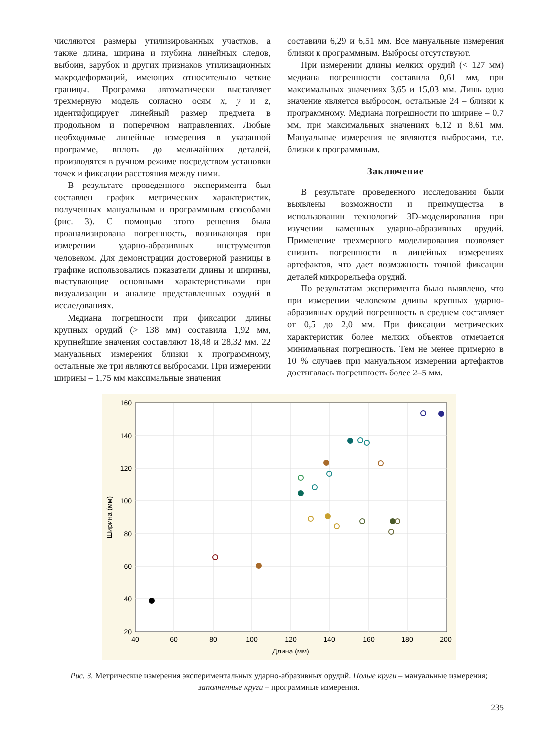числяются размеры утилизированных участков, а также длина, ширина и глубина линейных следов, выбоин, зарубок и других признаков утилизационных макродеформаций, имеющих относительно четкие границы. Программа автоматически выставляет трехмерную модель согласно осям x, y и z, идентифицирует линейный размер предмета в продольном и поперечном направлениях. Любые необходимые линейные измерения в указанной программе, вплоть до мельчайших деталей, производятся в ручном режиме посредством установки точек и фиксации расстояния между ними.
В результате проведенного эксперимента был составлен график метрических характеристик, полученных мануальным и программным способами (рис. 3). С помощью этого решения была проанализирована погрешность, возникающая при измерении ударно-абразивных инструментов человеком. Для демонстрации достоверной разницы в графике использовались показатели длины и ширины, выступающие основными характеристиками при визуализации и анализе представленных орудий в исследованиях.
Медиана погрешности при фиксации длины крупных орудий (> 138 мм) составила 1,92 мм, крупнейшие значения составляют 18,48 и 28,32 мм. 22 мануальных измерения близки к программному, остальные же три являются выбросами. При измерении ширины – 1,75 мм максимальные значения
составили 6,29 и 6,51 мм. Все мануальные измерения близки к программным. Выбросы отсутствуют.
При измерении длины мелких орудий (< 127 мм) медиана погрешности составила 0,61 мм, при максимальных значениях 3,65 и 15,03 мм. Лишь одно значение является выбросом, остальные 24 – близки к программному. Медиана погрешности по ширине – 0,7 мм, при максимальных значениях 6,12 и 8,61 мм. Мануальные измерения не являются выбросами, т.е. близки к программным.
Заключение
В результате проведенного исследования были выявлены возможности и преимущества в использовании технологий 3D-моделирования при изучении каменных ударно-абразивных орудий. Применение трехмерного моделирования позволяет снизить погрешности в линейных измерениях артефактов, что дает возможность точной фиксации деталей микрорельефа орудий.
По результатам эксперимента было выявлено, что при измерении человеком длины крупных ударно-абразивных орудий погрешность в среднем составляет от 0,5 до 2,0 мм. При фиксации метрических характеристик более мелких объектов отмечается минимальная погрешность. Тем не менее примерно в 10 % случаев при мануальном измерении артефактов достигалась погрешность более 2–5 мм.
160
140
120
100
80
60
40
20
40
60
80
100
120
140
160
180
200
Длина (мм)
Ширина (мм)
Рис. 3. Метрические измерения экспериментальных ударно-абразивных орудий. Полые круги – мануальные измерения; заполненные круги – программные измерения.
235